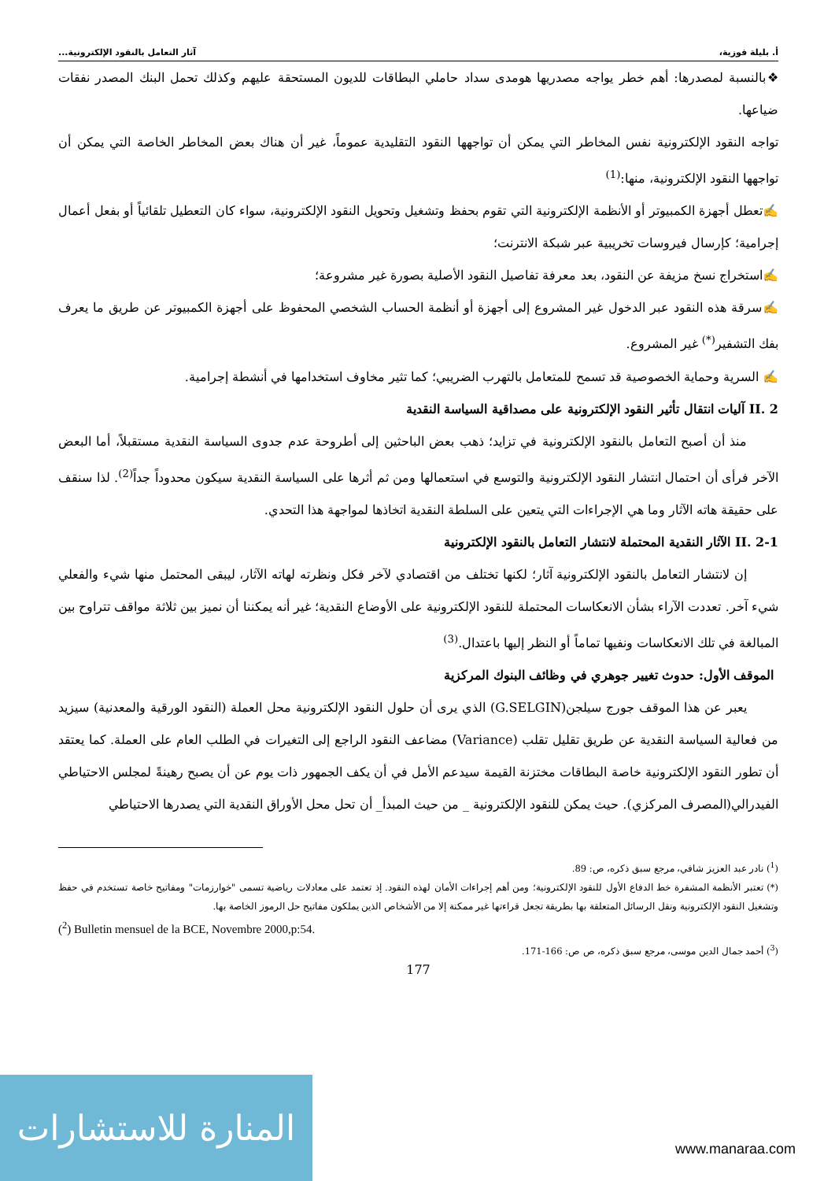أ. بليلة فوزية، آثار التعامل بالنقود الإلكترونية...
❖بالنسبة لمصدرها: أهم خطر يواجه مصدريها هومدى سداد حاملي البطاقات للديون المستحقة عليهم وكذلك تحمل البنك المصدر نفقات ضياعها.
تواجه النقود الإلكترونية نفس المخاطر التي يمكن أن تواجهها النقود التقليدية عموماً، غير أن هناك بعض المخاطر الخاصة التي يمكن أن تواجهها النقود الإلكترونية، منها:<sup>(1)</sup>
✍تعطل أجهزة الكمبيوتر أو الأنظمة الإلكترونية التي تقوم بحفظ وتشغيل وتحويل النقود الإلكترونية، سواء كان التعطيل تلقائياً أو بفعل أعمال إجرامية؛ كإرسال فيروسات تخريبية عبر شبكة الانترنت؛
✍استخراج نسخ مزيفة عن النقود، بعد معرفة تفاصيل النقود الأصلية بصورة غير مشروعة؛
✍سرقة هذه النقود عبر الدخول غير المشروع إلى أجهزة أو أنظمة الحساب الشخصي المحفوظ على أجهزة الكمبيوتر عن طريق ما يعرف بفك التشفير<sup>(*)</sup> غير المشروع.
✍ السرية وحماية الخصوصية قد تسمح للمتعامل بالتهرب الضريبي؛ كما تثير مخاوف استخدامها في أنشطة إجرامية.
II. 2 آليات انتقال تأثير النقود الإلكترونية على مصداقية السياسة النقدية
منذ أن أصبح التعامل بالنقود الإلكترونية في تزايد؛ ذهب بعض الباحثين إلى أطروحة عدم جدوى السياسة النقدية مستقبلاً، أما البعض الآخر فرأى أن احتمال انتشار النقود الإلكترونية والتوسع في استعمالها ومن ثم أثرها على السياسة النقدية سيكون محدوداً جداً<sup>(2)</sup>. لذا سنقف على حقيقة هاته الآثار وما هي الإجراءات التي يتعين على السلطة النقدية اتخاذها لمواجهة هذا التحدي.
II. 2-1 الآثار النقدية المحتملة لانتشار التعامل بالنقود الإلكترونية
إن لانتشار التعامل بالنقود الإلكترونية آثار؛ لكنها تختلف من اقتصادي لآخر فكل ونظرته لهاته الآثار، ليبقى المحتمل منها شيء والفعلي شيء آخر. تعددت الآراء بشأن الانعكاسات المحتملة للنقود الإلكترونية على الأوضاع النقدية؛ غير أنه يمكننا أن نميز بين ثلاثة مواقف تتراوح بين المبالغة في تلك الانعكاسات ونفيها تماماً أو النظر إليها باعتدال.<sup>(3)</sup>
الموقف الأول: حدوث تغيير جوهري في وظائف البنوك المركزية
يعبر عن هذا الموقف جورج سيلجن(G.SELGIN) الذي يرى أن حلول النقود الإلكترونية محل العملة (النقود الورقية والمعدنية) سيزيد من فعالية السياسة النقدية عن طريق تقليل تقلب (Variance) مضاعف النقود الراجع إلى التغيرات في الطلب العام على العملة. كما يعتقد أن تطور النقود الإلكترونية خاصة البطاقات مختزنة القيمة سيدعم الأمل في أن يكف الجمهور ذات يوم عن أن يصبح رهينةً لمجلس الاحتياطي الفيدرالي(المصرف المركزي). حيث يمكن للنقود الإلكترونية _ من حيث المبدأ_ أن تحل محل الأوراق النقدية التي يصدرها الاحتياطي
(<sup>1</sup>) نادر عبد العزيز شافي، مرجع سبق ذكره، ص: 89.
(*) تعتبر الأنظمة المشفرة خط الدفاع الأول للنقود الإلكترونية؛ ومن أهم إجراءات الأمان لهذه النقود. إذ تعتمد على معادلات رياضية تسمى "خوارزمات" ومفاتيح خاصة تستخدم في حفظ وتشغيل النقود الإلكترونية ونقل الرسائل المتعلقة بها بطريقة تجعل قراءتها غير ممكنة إلا من الأشخاص الذين يملكون مفاتيح حل الرموز الخاصة بها.
(<sup>2</sup>) Bulletin mensuel de la BCE, Novembre 2000,p:54.
(<sup>3</sup>) أحمد جمال الدين موسى، مرجع سبق ذكره، ص ص: 166-171.
177
المنارة للاستشارات
www.manaraa.com